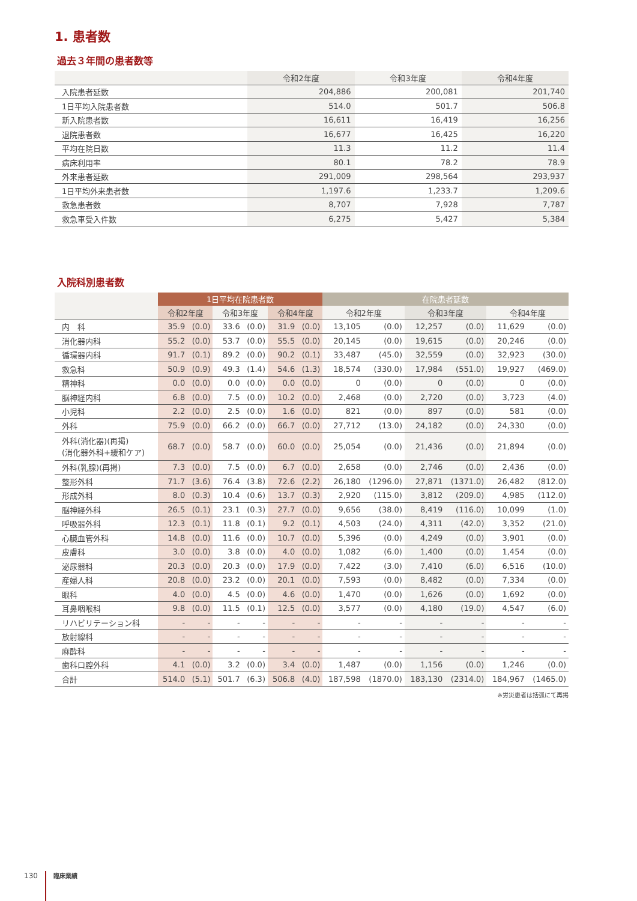1. 患者数
過去３年間の患者数等
| | 令和2年度 | 令和3年度 | 令和4年度 |
| --- | --- | --- | --- |
| 入院患者延数 | 204,886 | 200,081 | 201,740 |
| 1日平均入院患者数 | 514.0 | 501.7 | 506.8 |
| 新入院患者数 | 16,611 | 16,419 | 16,256 |
| 退院患者数 | 16,677 | 16,425 | 16,220 |
| 平均在院日数 | 11.3 | 11.2 | 11.4 |
| 病床利用率 | 80.1 | 78.2 | 78.9 |
| 外来患者延数 | 291,009 | 298,564 | 293,937 |
| 1日平均外来患者数 | 1,197.6 | 1,233.7 | 1,209.6 |
| 救急患者数 | 8,707 | 7,928 | 7,787 |
| 救急車受入件数 | 6,275 | 5,427 | 5,384 |
入院科別患者数
| | 1日平均在院患者数 | | | | | | 在院患者延数 | | | | | |
| --- | --- | --- | --- | --- | --- | --- | --- | --- | --- | --- | --- | --- |
| | 令和2年度 | | 令和3年度 | | 令和4年度 | | 令和2年度 | | 令和3年度 | | 令和4年度 | |
| 内 科 | 35.9 | (0.0) | 33.6 | (0.0) | 31.9 | (0.0) | 13,105 | (0.0) | 12,257 | (0.0) | 11,629 | (0.0) |
| 消化器内科 | 55.2 | (0.0) | 53.7 | (0.0) | 55.5 | (0.0) | 20,145 | (0.0) | 19,615 | (0.0) | 20,246 | (0.0) |
| 循環器内科 | 91.7 | (0.1) | 89.2 | (0.0) | 90.2 | (0.1) | 33,487 | (45.0) | 32,559 | (0.0) | 32,923 | (30.0) |
| 救急科 | 50.9 | (0.9) | 49.3 | (1.4) | 54.6 | (1.3) | 18,574 | (330.0) | 17,984 | (551.0) | 19,927 | (469.0) |
| 精神科 | 0.0 | (0.0) | 0.0 | (0.0) | 0.0 | (0.0) | 0 | (0.0) | 0 | (0.0) | 0 | (0.0) |
| 脳神経内科 | 6.8 | (0.0) | 7.5 | (0.0) | 10.2 | (0.0) | 2,468 | (0.0) | 2,720 | (0.0) | 3,723 | (4.0) |
| 小児科 | 2.2 | (0.0) | 2.5 | (0.0) | 1.6 | (0.0) | 821 | (0.0) | 897 | (0.0) | 581 | (0.0) |
| 外科 | 75.9 | (0.0) | 66.2 | (0.0) | 66.7 | (0.0) | 27,712 | (13.0) | 24,182 | (0.0) | 24,330 | (0.0) |
| 外科(消化器)(再掲) (消化器外科+緩和ケア) | 68.7 | (0.0) | 58.7 | (0.0) | 60.0 | (0.0) | 25,054 | (0.0) | 21,436 | (0.0) | 21,894 | (0.0) |
| 外科(乳腺)(再掲) | 7.3 | (0.0) | 7.5 | (0.0) | 6.7 | (0.0) | 2,658 | (0.0) | 2,746 | (0.0) | 2,436 | (0.0) |
| 整形外科 | 71.7 | (3.6) | 76.4 | (3.8) | 72.6 | (2.2) | 26,180 | (1296.0) | 27,871 | (1371.0) | 26,482 | (812.0) |
| 形成外科 | 8.0 | (0.3) | 10.4 | (0.6) | 13.7 | (0.3) | 2,920 | (115.0) | 3,812 | (209.0) | 4,985 | (112.0) |
| 脳神経外科 | 26.5 | (0.1) | 23.1 | (0.3) | 27.7 | (0.0) | 9,656 | (38.0) | 8,419 | (116.0) | 10,099 | (1.0) |
| 呼吸器外科 | 12.3 | (0.1) | 11.8 | (0.1) | 9.2 | (0.1) | 4,503 | (24.0) | 4,311 | (42.0) | 3,352 | (21.0) |
| 心臓血管外科 | 14.8 | (0.0) | 11.6 | (0.0) | 10.7 | (0.0) | 5,396 | (0.0) | 4,249 | (0.0) | 3,901 | (0.0) |
| 皮膚科 | 3.0 | (0.0) | 3.8 | (0.0) | 4.0 | (0.0) | 1,082 | (6.0) | 1,400 | (0.0) | 1,454 | (0.0) |
| 泌尿器科 | 20.3 | (0.0) | 20.3 | (0.0) | 17.9 | (0.0) | 7,422 | (3.0) | 7,410 | (6.0) | 6,516 | (10.0) |
| 産婦人科 | 20.8 | (0.0) | 23.2 | (0.0) | 20.1 | (0.0) | 7,593 | (0.0) | 8,482 | (0.0) | 7,334 | (0.0) |
| 眼科 | 4.0 | (0.0) | 4.5 | (0.0) | 4.6 | (0.0) | 1,470 | (0.0) | 1,626 | (0.0) | 1,692 | (0.0) |
| 耳鼻咽喉科 | 9.8 | (0.0) | 11.5 | (0.1) | 12.5 | (0.0) | 3,577 | (0.0) | 4,180 | (19.0) | 4,547 | (6.0) |
| リハビリテーション科 | - | - | - | - | - | - | - | - | - | - | - | - |
| 放射線科 | - | - | - | - | - | - | - | - | - | - | - | - |
| 麻酔科 | - | - | - | - | - | - | - | - | - | - | - | - |
| 歯科口腔外科 | 4.1 | (0.0) | 3.2 | (0.0) | 3.4 | (0.0) | 1,487 | (0.0) | 1,156 | (0.0) | 1,246 | (0.0) |
| 合計 | 514.0 | (5.1) | 501.7 | (6.3) | 506.8 | (4.0) | 187,598 | (1870.0) | 183,130 | (2314.0) | 184,967 | (1465.0) |
※労災患者は括弧にて再掲
130 臨床業績